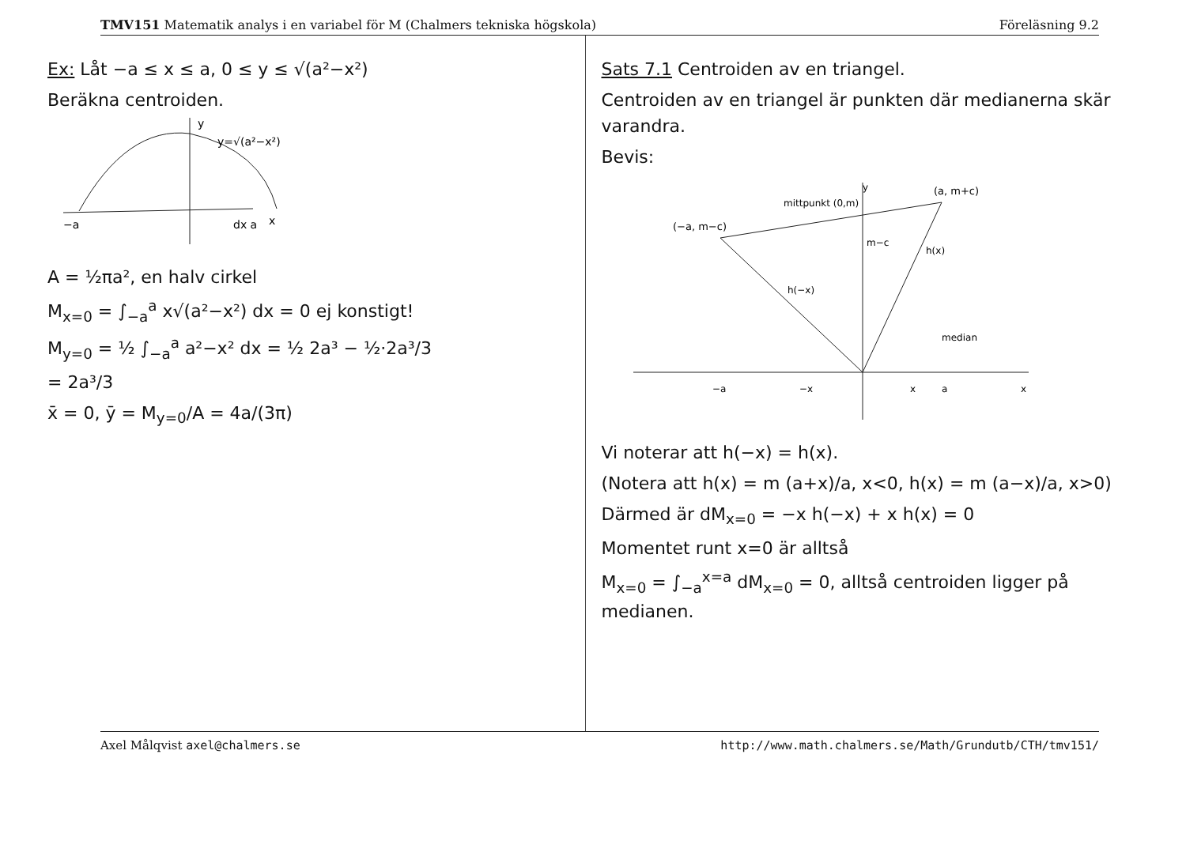TMV151 Matematik analys i en variabel för M (Chalmers tekniska högskola) Föreläsning 9.2
Ex: Låt −a ≤ x ≤ a, 0 ≤ y ≤ √(a²−x²)
Beräkna centroiden.
y
y=√(a²−x²)
−a
dx a
x
A = ½πa², en halv cirkel
M<sub>x=0</sub> = ∫<sub>−a</sub><sup>a</sup> x√(a²−x²) dx = 0 ej konstigt!
M<sub>y=0</sub> = ½ ∫<sub>−a</sub><sup>a</sup> a²−x² dx = ½ 2a³ − ½·2a³/3
= 2a³/3
x̄ = 0, ȳ = M<sub>y=0</sub>/A = 4a/(3π)
Sats 7.1 Centroiden av en triangel.
Centroiden av en triangel är punkten där medianerna skär varandra.
Bevis:
y
(a, m+c)
(−a, m−c)
mittpunkt (0,m)
m−c
h(−x)
h(x)
median
−a
−x
x
a
x
Vi noterar att h(−x) = h(x).
(Notera att h(x) = m (a+x)/a, x<0, h(x) = m (a−x)/a, x>0)
Därmed är dM<sub>x=0</sub> = −x h(−x) + x h(x) = 0
Momentet runt x=0 är alltså
M<sub>x=0</sub> = ∫<sub>−a</sub><sup>x=a</sup> dM<sub>x=0</sub> = 0, alltså centroiden ligger på medianen.
Axel Målqvist axel@chalmers.se http://www.math.chalmers.se/Math/Grundutb/CTH/tmv151/